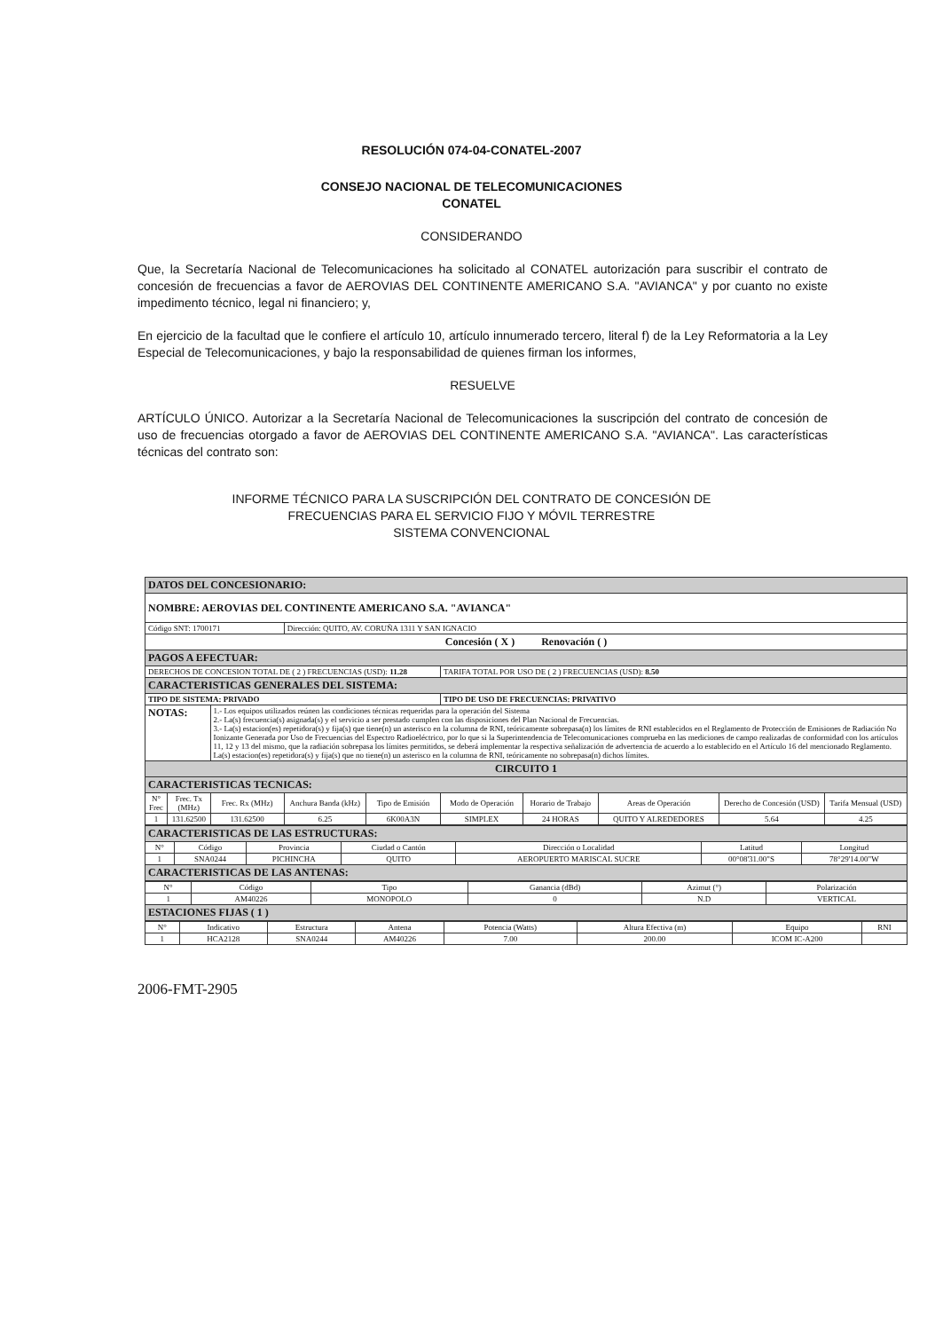RESOLUCIÓN 074-04-CONATEL-2007
CONSEJO NACIONAL DE TELECOMUNICACIONES
CONATEL
CONSIDERANDO
Que, la Secretaría Nacional de Telecomunicaciones ha solicitado al CONATEL autorización para suscribir el contrato de concesión de frecuencias a favor de AEROVIAS DEL CONTINENTE AMERICANO S.A. "AVIANCA" y por cuanto no existe impedimento técnico, legal ni financiero; y,
En ejercicio de la facultad que le confiere el artículo 10, artículo innumerado tercero, literal f) de la Ley Reformatoria a la Ley Especial de Telecomunicaciones, y bajo la responsabilidad de quienes firman los informes,
RESUELVE
ARTÍCULO ÚNICO. Autorizar a la Secretaría Nacional de Telecomunicaciones la suscripción del contrato de concesión de uso de frecuencias otorgado a favor de AEROVIAS DEL CONTINENTE AMERICANO S.A. "AVIANCA". Las características técnicas del contrato son:
INFORME TÉCNICO PARA LA SUSCRIPCIÓN DEL CONTRATO DE CONCESIÓN DE
FRECUENCIAS PARA EL SERVICIO FIJO Y MÓVIL TERRESTRE
SISTEMA CONVENCIONAL
| DATOS DEL CONCESIONARIO: | | | | | | | | | |
| NOMBRE: AEROVIAS DEL CONTINENTE AMERICANO S.A. "AVIANCA" | | | | | | | | | |
| Código SNT: 1700171 | | | Dirección: QUITO, AV. CORUÑA 1311 Y SAN IGNACIO | | | | | | |
| Concesión ( X ) Renovación ( ) | | | | | | | | | |
| PAGOS A EFECTUAR: | | | | | | | | | |
| DERECHOS DE CONCESION TOTAL DE ( 2 ) FRECUENCIAS (USD): 11.28 | | | | | TARIFA TOTAL POR USO DE ( 2 ) FRECUENCIAS (USD): 8.50 | | | | |
| CARACTERISTICAS GENERALES DEL SISTEMA: | | | | | | | | | |
| TIPO DE SISTEMA: PRIVADO | | | | | TIPO DE USO DE FRECUENCIAS: PRIVATIVO | | | | |
| NOTAS: | | 1.- Los equipos utilizados reúnen las condiciones técnicas requeridas para la operación del Sistema 2.- La(s) frecuencia(s) asignada(s) y el servicio a ser prestado cumplen con las disposiciones del Plan Nacional de Frecuencias. 3.- La(s) estacion(es) repetidora(s) y fija(s) que tiene(n) un asterisco en la columna de RNI, teóricamente sobrepasa(n) los límites de RNI establecidos en el Reglamento de Protección de Emisiones de Radiación No Ionizante Generada por Uso de Frecuencias del Espectro Radioeléctrico, por lo que si la Superintendencia de Telecomunicaciones comprueba en las mediciones de campo realizadas de conformidad con los artículos 11, 12 y 13 del mismo, que la radiación sobrepasa los límites permitidos, se deberá implementar la respectiva señalización de advertencia de acuerdo a lo establecido en el Artículo 16 del mencionado Reglamento. La(s) estacion(es) repetidora(s) y fija(s) que no tiene(n) un asterisco en la columna de RNI, teóricamente no sobrepasa(n) dichos límites. | | | | | | | |
| CIRCUITO 1 | | | | | | | | | |
| CARACTERISTICAS TECNICAS: | | | | | | | | | |
| N° Frec | Frec. Tx (MHz) | Frec. Rx (MHz) | Anchura Banda (kHz) | Tipo de Emisión | Modo de Operación | Horario de Trabajo | Areas de Operación | Derecho de Concesión (USD) | Tarifa Mensual (USD) |
| 1 | 131.62500 | 131.62500 | 6.25 | 6K00A3N | SIMPLEX | 24 HORAS | QUITO Y ALREDEDORES | 5.64 | 4.25 |
| CARACTERISTICAS DE LAS ESTRUCTURAS: | | | | | | |
| N° | Código | Provincia | Ciudad o Cantón | Dirección o Localidad | Latitud | Longitud |
| 1 | SNA0244 | PICHINCHA | QUITO | AEROPUERTO MARISCAL SUCRE | 00°08'31.00"S | 78°29'14.00"W |
| CARACTERISTICAS DE LAS ANTENAS: | | | | | | |
| N° | Código | Tipo | Ganancia (dBd) | Azimut (°) | Polarización |
| --- | --- | --- | --- | --- | --- |
| 1 | AM40226 | MONOPOLO | 0 | N.D | VERTICAL |
| ESTACIONES FIJAS ( 1 ) | | | | | |
| N° | Indicativo | Estructura | Antena | Potencia (Watts) | Altura Efectiva (m) | Equipo | RNI |
| --- | --- | --- | --- | --- | --- | --- | --- |
| 1 | HCA2128 | SNA0244 | AM40226 | 7.00 | 200.00 | ICOM IC-A200 | |
2006-FMT-2905